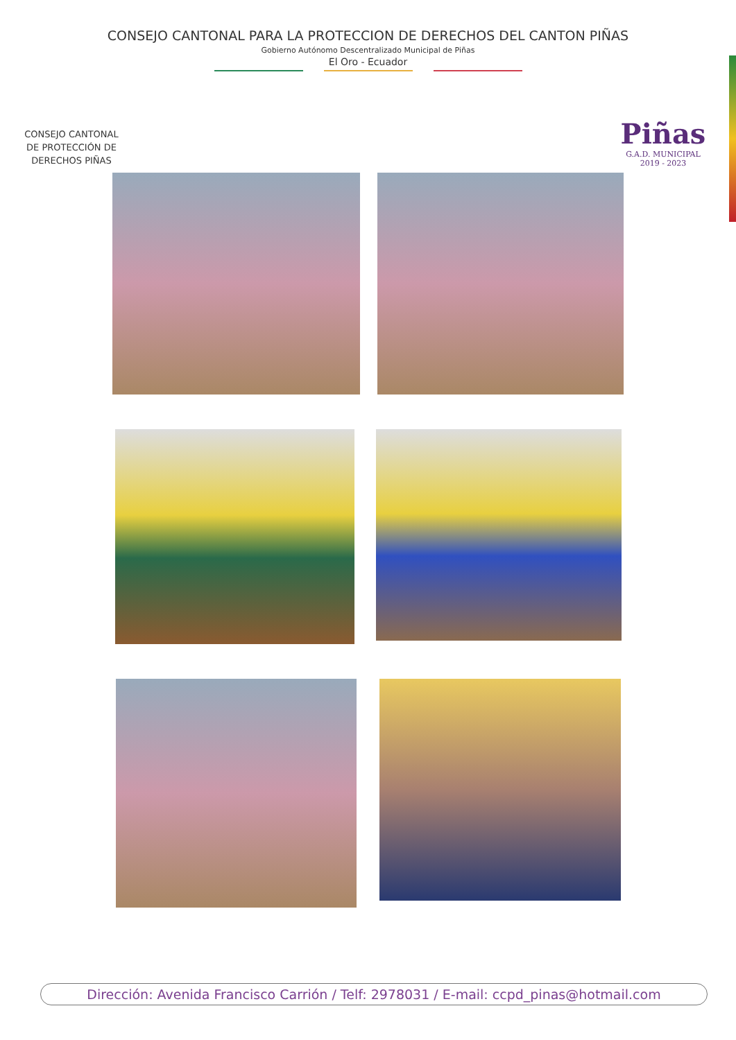CONSEJO CANTONAL PARA LA PROTECCION DE DERECHOS DEL CANTON PIÑAS
Gobierno Autónomo Descentralizado Municipal de Piñas
El Oro - Ecuador
CONSEJO CANTONAL DE PROTECCIÓN DE DERECHOS PIÑAS
Piñas
G.A.D. MUNICIPAL
2019 - 2023
Dirección: Avenida Francisco Carrión / Telf: 2978031 / E-mail: ccpd_pinas@hotmail.com